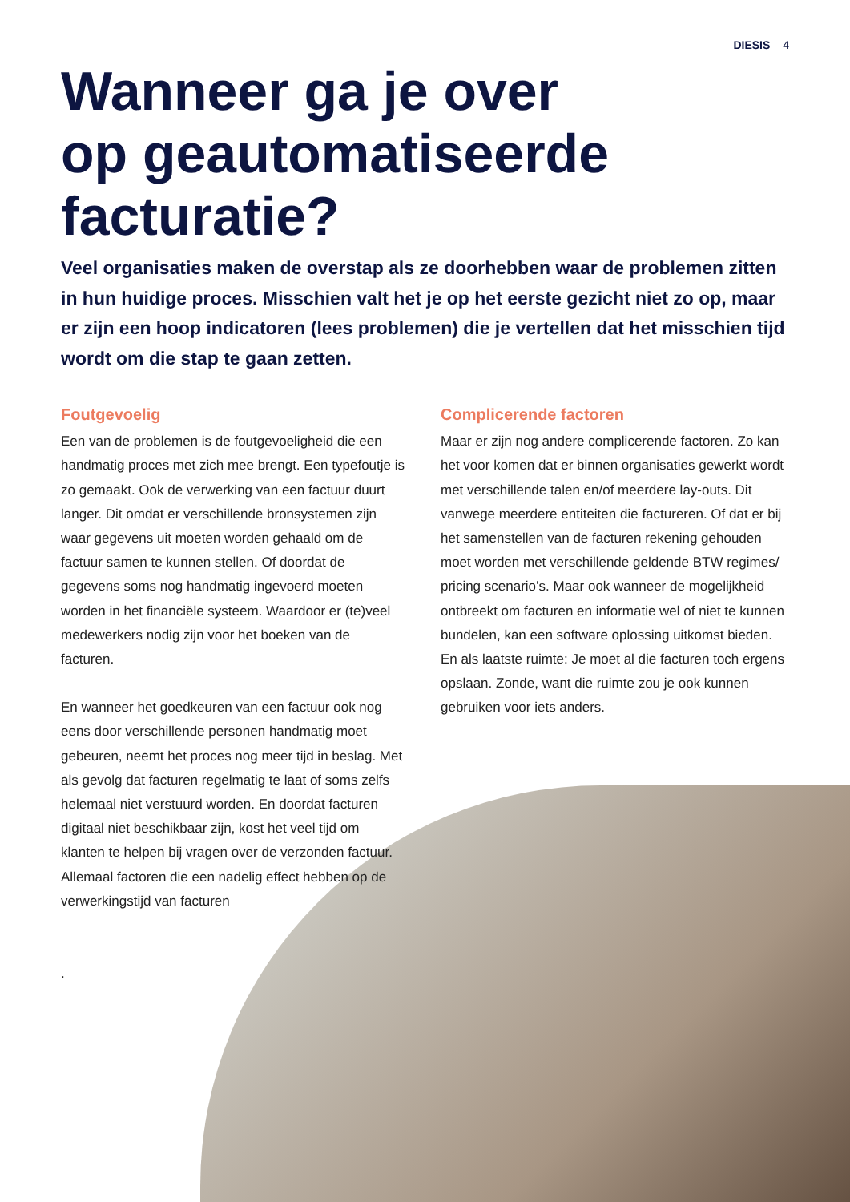DIESIS 4
Wanneer ga je over
op geautomatiseerde
facturatie?
Veel organisaties maken de overstap als ze doorhebben waar de problemen zitten in hun huidige proces. Misschien valt het je op het eerste gezicht niet zo op, maar er zijn een hoop indicatoren (lees problemen) die je vertellen dat het misschien tijd wordt om die stap te gaan zetten.
Foutgevoelig
Een van de problemen is de foutgevoeligheid die een handmatig proces met zich mee brengt. Een typefoutje is zo gemaakt. Ook de verwerking van een factuur duurt langer. Dit omdat er verschillende bronsystemen zijn waar gegevens uit moeten worden gehaald om de factuur samen te kunnen stellen. Of doordat de gegevens soms nog handmatig ingevoerd moeten worden in het financiële systeem. Waardoor er (te)veel medewerkers nodig zijn voor het boeken van de facturen.
En wanneer het goedkeuren van een factuur ook nog eens door verschillende personen handmatig moet gebeuren, neemt het proces nog meer tijd in beslag. Met als gevolg dat facturen regelmatig te laat of soms zelfs helemaal niet verstuurd worden. En doordat facturen digitaal niet beschikbaar zijn, kost het veel tijd om klanten te helpen bij vragen over de verzonden factuur. Allemaal factoren die een nadelig effect hebben op de verwerkingstijd van facturen
.
Complicerende factoren
Maar er zijn nog andere complicerende factoren. Zo kan het voor komen dat er binnen organisaties gewerkt wordt met verschillende talen en/of meerdere lay-outs. Dit vanwege meerdere entiteiten die factureren. Of dat er bij het samenstellen van de facturen rekening gehouden moet worden met verschillende geldende BTW regimes/ pricing scenario’s. Maar ook wanneer de mogelijkheid ontbreekt om facturen en informatie wel of niet te kunnen bundelen, kan een software oplossing uitkomst bieden.
En als laatste ruimte: Je moet al die facturen toch ergens opslaan. Zonde, want die ruimte zou je ook kunnen gebruiken voor iets anders.